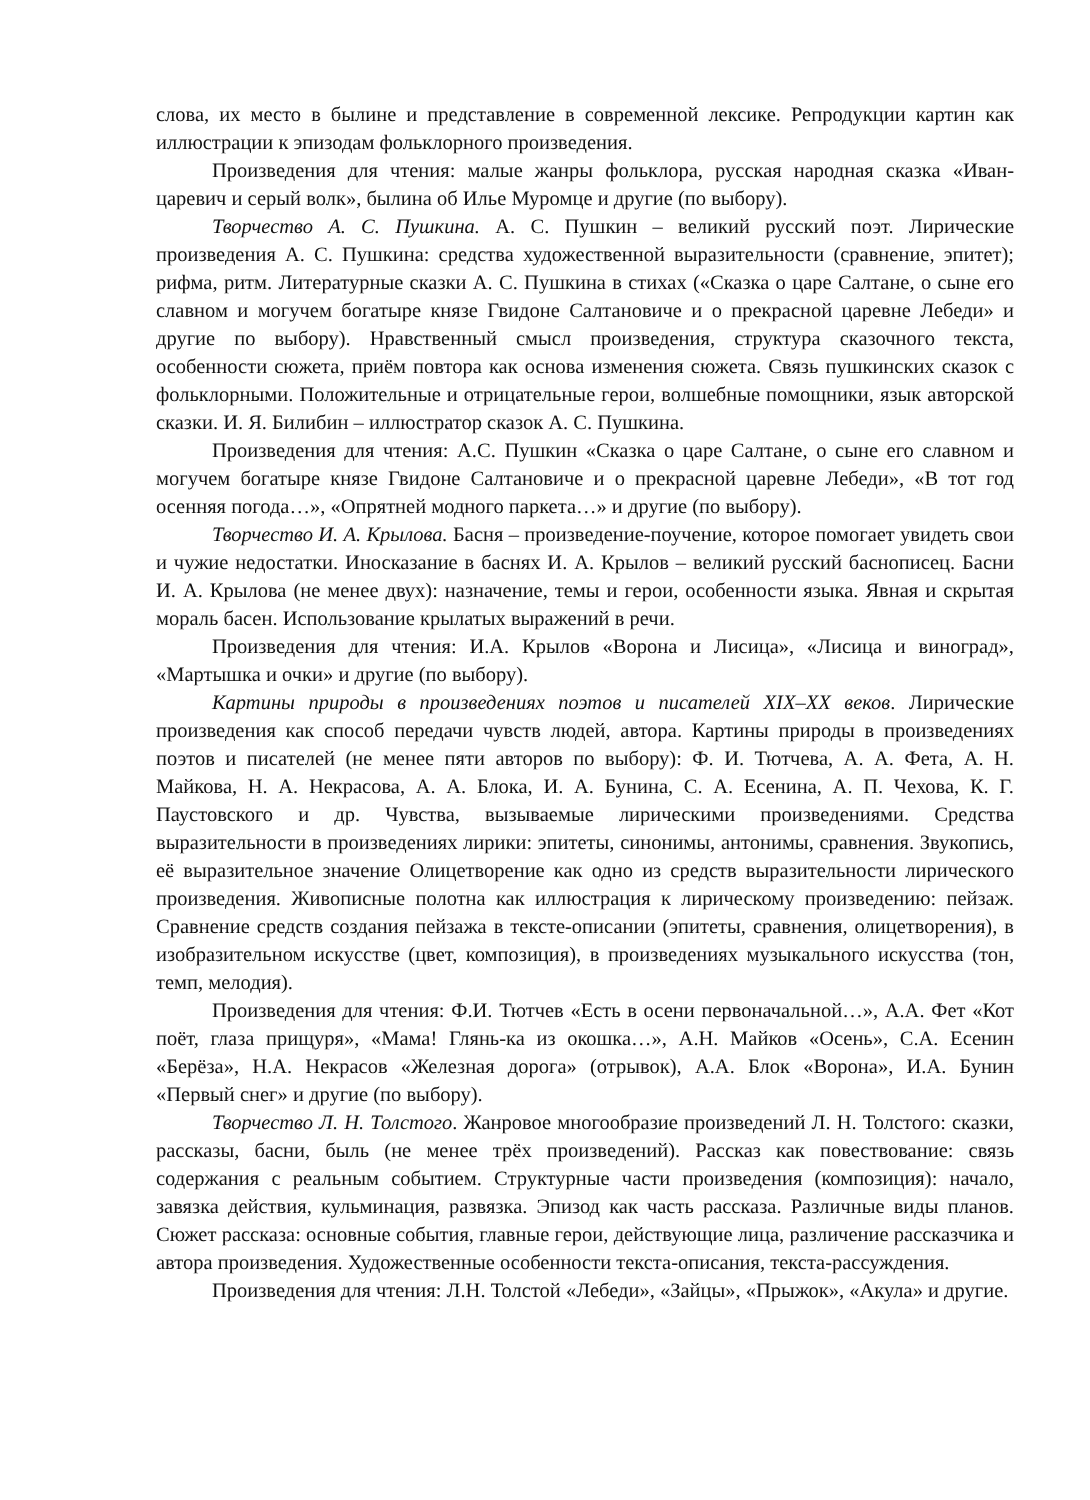слова, их место в былине и представление в современной лексике. Репродукции картин как иллюстрации к эпизодам фольклорного произведения.
Произведения для чтения: малые жанры фольклора, русская народная сказка «Иван-царевич и серый волк», былина об Илье Муромце и другие (по выбору).
Творчество А. С. Пушкина. А. С. Пушкин – великий русский поэт. Лирические произведения А. С. Пушкина: средства художественной выразительности (сравнение, эпитет); рифма, ритм. Литературные сказки А. С. Пушкина в стихах («Сказка о царе Салтане, о сыне его славном и могучем богатыре князе Гвидоне Салтановиче и о прекрасной царевне Лебеди» и другие по выбору). Нравственный смысл произведения, структура сказочного текста, особенности сюжета, приём повтора как основа изменения сюжета. Связь пушкинских сказок с фольклорными. Положительные и отрицательные герои, волшебные помощники, язык авторской сказки. И. Я. Билибин – иллюстратор сказок А. С. Пушкина.
Произведения для чтения: А.С. Пушкин «Сказка о царе Салтане, о сыне его славном и могучем богатыре князе Гвидоне Салтановиче и о прекрасной царевне Лебеди», «В тот год осенняя погода…», «Опрятней модного паркета…» и другие (по выбору).
Творчество И. А. Крылова. Басня – произведение-поучение, которое помогает увидеть свои и чужие недостатки. Иносказание в баснях И. А. Крылов – великий русский баснописец. Басни И. А. Крылова (не менее двух): назначение, темы и герои, особенности языка. Явная и скрытая мораль басен. Использование крылатых выражений в речи.
Произведения для чтения: И.А. Крылов «Ворона и Лисица», «Лисица и виноград», «Мартышка и очки» и другие (по выбору).
Картины природы в произведениях поэтов и писателей XIX–XX веков. Лирические произведения как способ передачи чувств людей, автора. Картины природы в произведениях поэтов и писателей (не менее пяти авторов по выбору): Ф. И. Тютчева, А. А. Фета, А. Н. Майкова, Н. А. Некрасова, А. А. Блока, И. А. Бунина, С. А. Есенина, А. П. Чехова, К. Г. Паустовского и др. Чувства, вызываемые лирическими произведениями. Средства выразительности в произведениях лирики: эпитеты, синонимы, антонимы, сравнения. Звукопись, её выразительное значение Олицетворение как одно из средств выразительности лирического произведения. Живописные полотна как иллюстрация к лирическому произведению: пейзаж. Сравнение средств создания пейзажа в тексте-описании (эпитеты, сравнения, олицетворения), в изобразительном искусстве (цвет, композиция), в произведениях музыкального искусства (тон, темп, мелодия).
Произведения для чтения: Ф.И. Тютчев «Есть в осени первоначальной…», А.А. Фет «Кот поёт, глаза прищуря», «Мама! Глянь-ка из окошка…», А.Н. Майков «Осень», С.А. Есенин «Берёза», Н.А. Некрасов «Железная дорога» (отрывок), А.А. Блок «Ворона», И.А. Бунин «Первый снег» и другие (по выбору).
Творчество Л. Н. Толстого. Жанровое многообразие произведений Л. Н. Толстого: сказки, рассказы, басни, быль (не менее трёх произведений). Рассказ как повествование: связь содержания с реальным событием. Структурные части произведения (композиция): начало, завязка действия, кульминация, развязка. Эпизод как часть рассказа. Различные виды планов. Сюжет рассказа: основные события, главные герои, действующие лица, различение рассказчика и автора произведения. Художественные особенности текста-описания, текста-рассуждения.
Произведения для чтения: Л.Н. Толстой «Лебеди», «Зайцы», «Прыжок», «Акула» и другие.